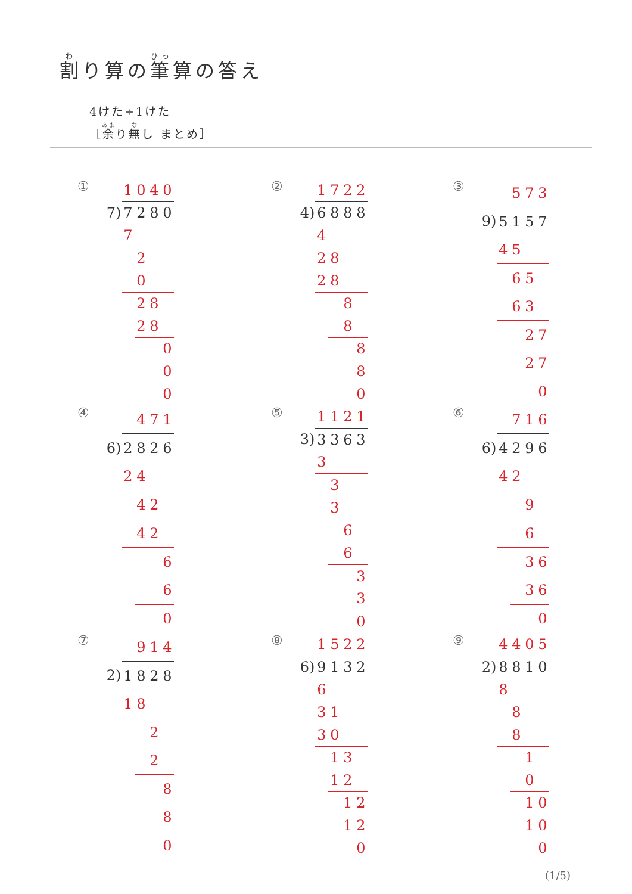割り算の筆算の答え
4けた÷1けた
［余り無し まとめ］
①
| | 1 | 0 | 4 | 0 |
| 7) | 7 | 2 | 8 | 0 |
| | 7 | | | |
| | | 2 | | |
| | | 0 | | |
| | | 2 | 8 | |
| | | 2 | 8 | |
| | | | | 0 |
| | | | | 0 |
| | | | | 0 |
②
| | 1 | 7 | 2 | 2 |
| 4) | 6 | 8 | 8 | 8 |
| | 4 | | | |
| | 2 | 8 | | |
| | 2 | 8 | | |
| | | | 8 | |
| | | | 8 | |
| | | | | 8 |
| | | | | 8 |
| | | | | 0 |
③
| | | 5 | 7 | 3 |
| 9) | 5 | 1 | 5 | 7 |
| | 4 | 5 | | |
| | | 6 | 5 | |
| | | 6 | 3 | |
| | | | 2 | 7 |
| | | | 2 | 7 |
| | | | | 0 |
④
| | | 4 | 7 | 1 |
| 6) | 2 | 8 | 2 | 6 |
| | 2 | 4 | | |
| | | 4 | 2 | |
| | | 4 | 2 | |
| | | | | 6 |
| | | | | 6 |
| | | | | 0 |
⑤
| | 1 | 1 | 2 | 1 |
| 3) | 3 | 3 | 6 | 3 |
| | 3 | | | |
| | | 3 | | |
| | | 3 | | |
| | | | 6 | |
| | | | 6 | |
| | | | | 3 |
| | | | | 3 |
| | | | | 0 |
⑥
| | | 7 | 1 | 6 |
| 6) | 4 | 2 | 9 | 6 |
| | 4 | 2 | | |
| | | | 9 | |
| | | | 6 | |
| | | | 3 | 6 |
| | | | 3 | 6 |
| | | | | 0 |
⑦
| | | 9 | 1 | 4 |
| 2) | 1 | 8 | 2 | 8 |
| | 1 | 8 | | |
| | | | 2 | |
| | | | 2 | |
| | | | | 8 |
| | | | | 8 |
| | | | | 0 |
⑧
| | 1 | 5 | 2 | 2 |
| 6) | 9 | 1 | 3 | 2 |
| | 6 | | | |
| | 3 | 1 | | |
| | 3 | 0 | | |
| | | 1 | 3 | |
| | | 1 | 2 | |
| | | | 1 | 2 |
| | | | 1 | 2 |
| | | | | 0 |
⑨
| | 4 | 4 | 0 | 5 |
| 2) | 8 | 8 | 1 | 0 |
| | 8 | | | |
| | | 8 | | |
| | | 8 | | |
| | | | 1 | |
| | | | 0 | |
| | | | 1 | 0 |
| | | | 1 | 0 |
| | | | | 0 |
(1/5)